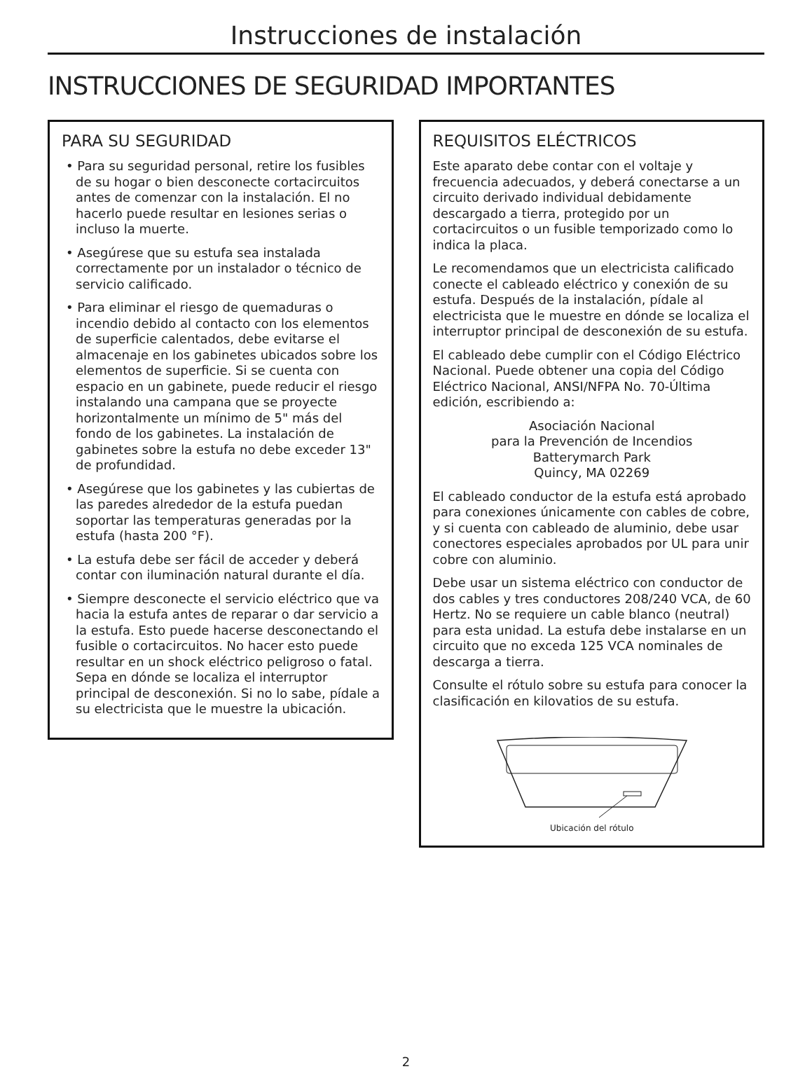Instrucciones de instalación
INSTRUCCIONES DE SEGURIDAD IMPORTANTES
PARA SU SEGURIDAD
• Para su seguridad personal, retire los fusibles de su hogar o bien desconecte cortacircuitos antes de comenzar con la instalación. El no hacerlo puede resultar en lesiones serias o incluso la muerte.
• Asegúrese que su estufa sea instalada correctamente por un instalador o técnico de servicio calificado.
• Para eliminar el riesgo de quemaduras o incendio debido al contacto con los elementos de superficie calentados, debe evitarse el almacenaje en los gabinetes ubicados sobre los elementos de superficie. Si se cuenta con espacio en un gabinete, puede reducir el riesgo instalando una campana que se proyecte horizontalmente un mínimo de 5" más del fondo de los gabinetes. La instalación de gabinetes sobre la estufa no debe exceder 13" de profundidad.
• Asegúrese que los gabinetes y las cubiertas de las paredes alrededor de la estufa puedan soportar las temperaturas generadas por la estufa (hasta 200 °F).
• La estufa debe ser fácil de acceder y deberá contar con iluminación natural durante el día.
• Siempre desconecte el servicio eléctrico que va hacia la estufa antes de reparar o dar servicio a la estufa. Esto puede hacerse desconectando el fusible o cortacircuitos. No hacer esto puede resultar en un shock eléctrico peligroso o fatal. Sepa en dónde se localiza el interruptor principal de desconexión. Si no lo sabe, pídale a su electricista que le muestre la ubicación.
REQUISITOS ELÉCTRICOS
Este aparato debe contar con el voltaje y frecuencia adecuados, y deberá conectarse a un circuito derivado individual debidamente descargado a tierra, protegido por un cortacircuitos o un fusible temporizado como lo indica la placa.
Le recomendamos que un electricista calificado conecte el cableado eléctrico y conexión de su estufa. Después de la instalación, pídale al electricista que le muestre en dónde se localiza el interruptor principal de desconexión de su estufa.
El cableado debe cumplir con el Código Eléctrico Nacional. Puede obtener una copia del Código Eléctrico Nacional, ANSI/NFPA No. 70-Última edición, escribiendo a:
Asociación Nacional
para la Prevención de Incendios
Batterymarch Park
Quincy, MA 02269
El cableado conductor de la estufa está aprobado para conexiones únicamente con cables de cobre, y si cuenta con cableado de aluminio, debe usar conectores especiales aprobados por UL para unir cobre con aluminio.
Debe usar un sistema eléctrico con conductor de dos cables y tres conductores 208/240 VCA, de 60 Hertz. No se requiere un cable blanco (neutral) para esta unidad. La estufa debe instalarse en un circuito que no exceda 125 VCA nominales de descarga a tierra.
Consulte el rótulo sobre su estufa para conocer la clasificación en kilovatios de su estufa.
Ubicación del rótulo
2